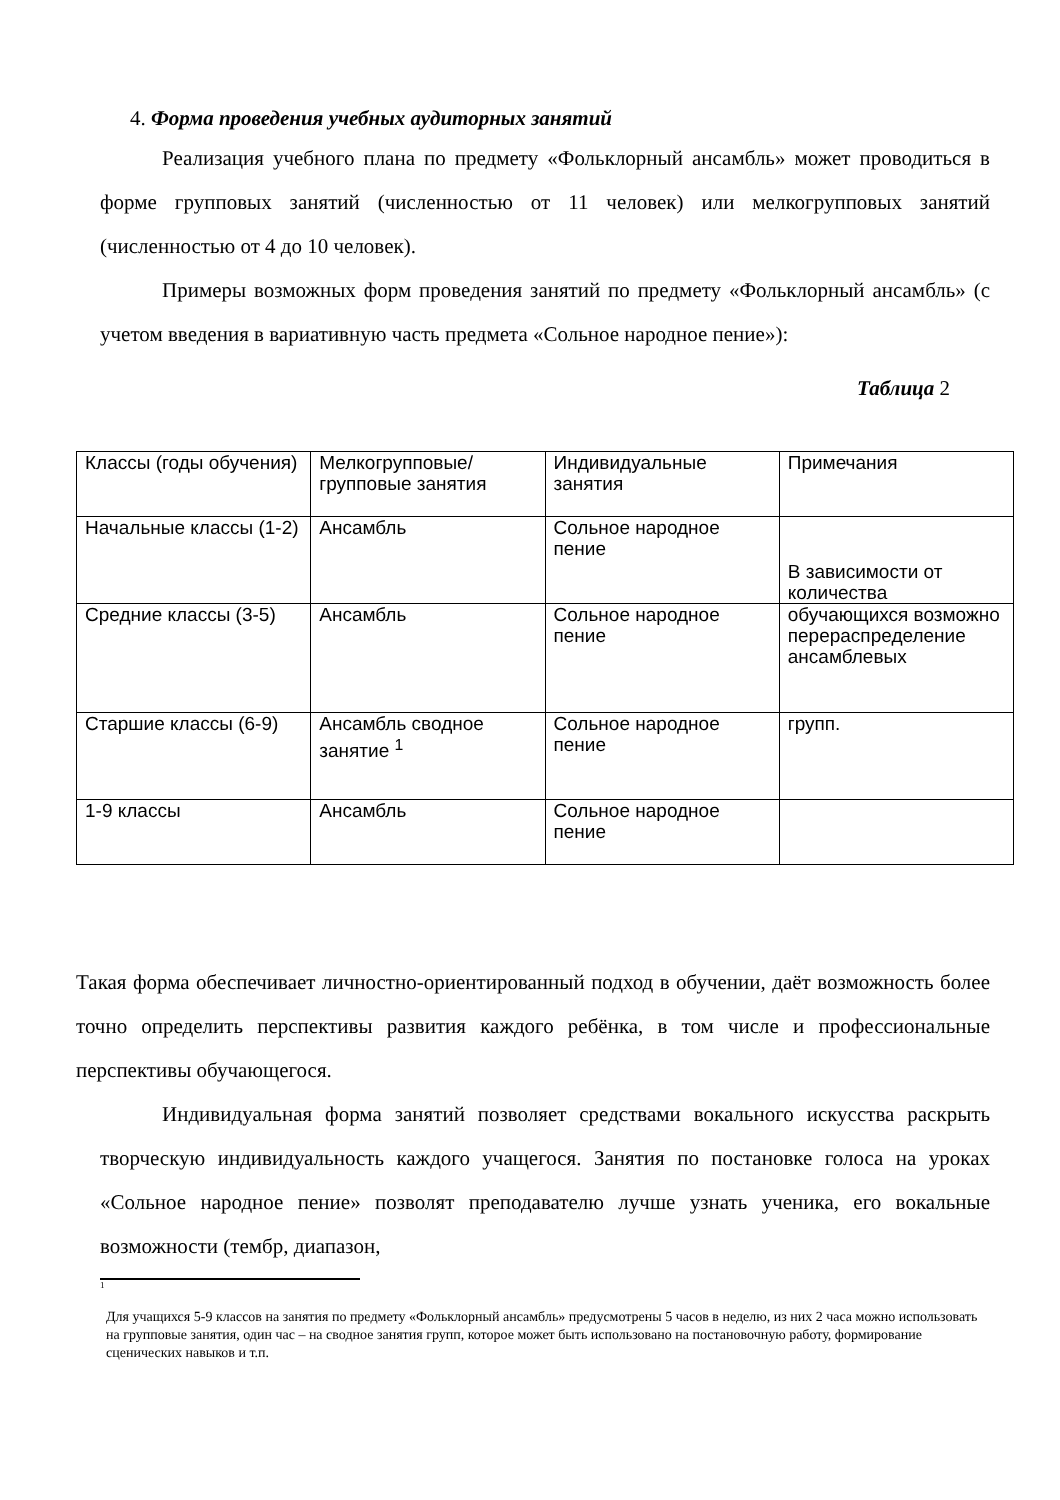4. Форма проведения учебных аудиторных занятий
Реализация учебного плана по предмету «Фольклорный ансамбль» может проводиться в форме групповых занятий (численностью от 11 человек) или мелкогрупповых занятий (численностью от 4 до 10 человек).
Примеры возможных форм проведения занятий по предмету «Фольклорный ансамбль» (с учетом введения в вариативную часть предмета «Сольное народное пение»):
Таблица 2
| Классы (годы обучения) | Мелкогрупповые/ групповые занятия | Индивидуальные занятия | Примечания |
| Начальные классы (1-2) | Ансамбль | Сольное народное пение | В зависимости от количества |
| Средние классы (3-5) | Ансамбль | Сольное народное пение | обучающихся возможно перераспределение ансамблевых |
| Старшие классы (6-9) | Ансамбль сводное занятие <sup>1</sup> | Сольное народное пение | групп. |
| 1-9 классы | Ансамбль | Сольное народное пение | |
Такая форма обеспечивает личностно-ориентированный подход в обучении, даёт возможность более точно определить перспективы развития каждого ребёнка, в том числе и профессиональные перспективы обучающегося.
Индивидуальная форма занятий позволяет средствами вокального искусства раскрыть творческую индивидуальность каждого учащегося. Занятия по постановке голоса на уроках «Сольное народное пение» позволят преподавателю лучше узнать ученика, его вокальные возможности (тембр, диапазон,
1
Для учащихся 5-9 классов на занятия по предмету «Фольклорный ансамбль» предусмотрены 5 часов в неделю, из них 2 часа можно использовать на групповые занятия, один час – на сводное занятия групп, которое может быть использовано на постановочную работу, формирование сценических навыков и т.п.